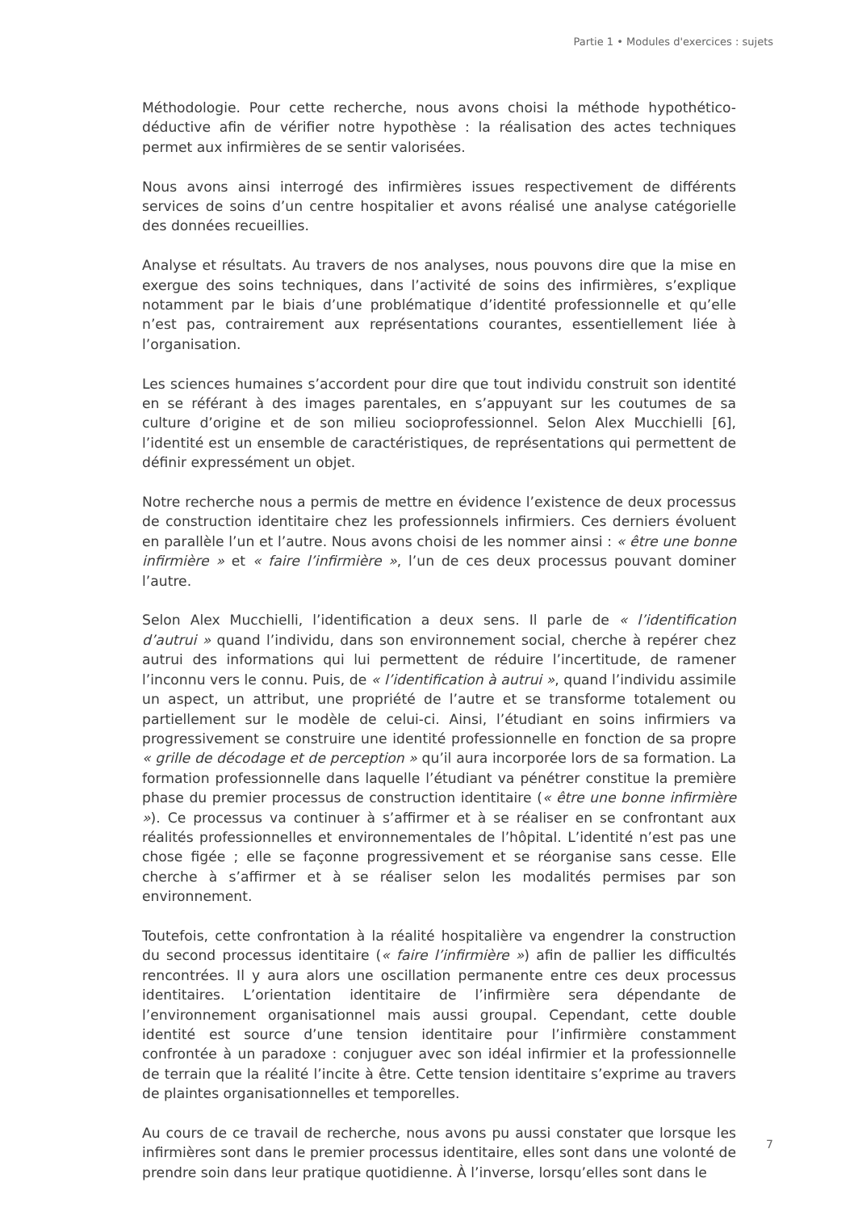Partie 1 • Modules d'exercices : sujets
Méthodologie. Pour cette recherche, nous avons choisi la méthode hypothético-déductive afin de vérifier notre hypothèse : la réalisation des actes techniques permet aux infirmières de se sentir valorisées.
Nous avons ainsi interrogé des infirmières issues respectivement de différents services de soins d’un centre hospitalier et avons réalisé une analyse catégorielle des données recueillies.
Analyse et résultats. Au travers de nos analyses, nous pouvons dire que la mise en exergue des soins techniques, dans l’activité de soins des infirmières, s’explique notamment par le biais d’une problématique d’identité professionnelle et qu’elle n’est pas, contrairement aux représentations courantes, essentiellement liée à l’organisation.
Les sciences humaines s’accordent pour dire que tout individu construit son identité en se référant à des images parentales, en s’appuyant sur les coutumes de sa culture d’origine et de son milieu socioprofessionnel. Selon Alex Mucchielli [6], l’identité est un ensemble de caractéristiques, de représentations qui permettent de définir expressément un objet.
Notre recherche nous a permis de mettre en évidence l’existence de deux processus de construction identitaire chez les professionnels infirmiers. Ces derniers évoluent en parallèle l’un et l’autre. Nous avons choisi de les nommer ainsi : « être une bonne infirmière » et « faire l’infirmière », l’un de ces deux processus pouvant dominer l’autre.
Selon Alex Mucchielli, l’identification a deux sens. Il parle de « l’identification d’autrui » quand l’individu, dans son environnement social, cherche à repérer chez autrui des informations qui lui permettent de réduire l’incertitude, de ramener l’inconnu vers le connu. Puis, de « l’identification à autrui », quand l’individu assimile un aspect, un attribut, une propriété de l’autre et se transforme totalement ou partiellement sur le modèle de celui-ci. Ainsi, l’étudiant en soins infirmiers va progressivement se construire une identité professionnelle en fonction de sa propre « grille de décodage et de perception » qu’il aura incorporée lors de sa formation. La formation professionnelle dans laquelle l’étudiant va pénétrer constitue la première phase du premier processus de construction identitaire (« être une bonne infirmière »). Ce processus va continuer à s’affirmer et à se réaliser en se confrontant aux réalités professionnelles et environnementales de l’hôpital. L’identité n’est pas une chose figée ; elle se façonne progressivement et se réorganise sans cesse. Elle cherche à s’affirmer et à se réaliser selon les modalités permises par son environnement.
Toutefois, cette confrontation à la réalité hospitalière va engendrer la construction du second processus identitaire (« faire l’infirmière ») afin de pallier les difficultés rencontrées. Il y aura alors une oscillation permanente entre ces deux processus identitaires. L’orientation identitaire de l’infirmière sera dépendante de l’environnement organisationnel mais aussi groupal. Cependant, cette double identité est source d’une tension identitaire pour l’infirmière constamment confrontée à un paradoxe : conjuguer avec son idéal infirmier et la professionnelle de terrain que la réalité l’incite à être. Cette tension identitaire s’exprime au travers de plaintes organisationnelles et temporelles.
Au cours de ce travail de recherche, nous avons pu aussi constater que lorsque les infirmières sont dans le premier processus identitaire, elles sont dans une volonté de prendre soin dans leur pratique quotidienne. À l’inverse, lorsqu’elles sont dans le
7